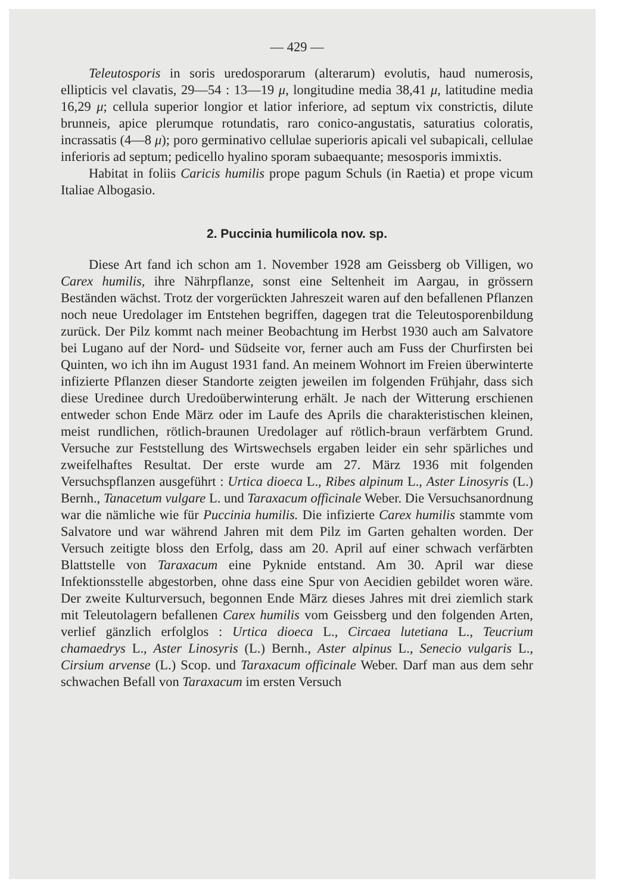— 429 —
Teleutosporis in soris uredosporarum (alterarum) evolutis, haud numerosis, ellipticis vel clavatis, 29—54 : 13—19 μ, longitudine media 38,41 μ, latitudine media 16,29 μ; cellula superior longior et latior inferiore, ad septum vix constrictis, dilute brunneis, apice plerumque rotundatis, raro conico-angustatis, saturatius coloratis, incrassatis (4—8 μ); poro germinativo cellulae superioris apicali vel subapicali, cellulae inferioris ad septum; pedicello hyalino sporam subaequante; mesosporis immixtis.
Habitat in foliis Caricis humilis prope pagum Schuls (in Raetia) et prope vicum Italiae Albogasio.
2. Puccinia humilicola nov. sp.
Diese Art fand ich schon am 1. November 1928 am Geissberg ob Villigen, wo Carex humilis, ihre Nährpflanze, sonst eine Seltenheit im Aargau, in grössern Beständen wächst. Trotz der vorgerückten Jahreszeit waren auf den befallenen Pflanzen noch neue Uredolager im Entstehen begriffen, dagegen trat die Teleutosporenbildung zurück. Der Pilz kommt nach meiner Beobachtung im Herbst 1930 auch am Salvatore bei Lugano auf der Nord- und Südseite vor, ferner auch am Fuss der Churfirsten bei Quinten, wo ich ihn im August 1931 fand. An meinem Wohnort im Freien überwinterte infizierte Pflanzen dieser Standorte zeigten jeweilen im folgenden Frühjahr, dass sich diese Uredinee durch Uredoüberwinterung erhält. Je nach der Witterung erschienen entweder schon Ende März oder im Laufe des Aprils die charakteristischen kleinen, meist rundlichen, rötlich-braunen Uredolager auf rötlich-braun verfärbtem Grund. Versuche zur Feststellung des Wirtswechsels ergaben leider ein sehr spärliches und zweifelhaftes Resultat. Der erste wurde am 27. März 1936 mit folgenden Versuchspflanzen ausgeführt : Urtica dioeca L., Ribes alpinum L., Aster Linosyris (L.) Bernh., Tanacetum vulgare L. und Taraxacum officinale Weber. Die Versuchsanordnung war die nämliche wie für Puccinia humilis. Die infizierte Carex humilis stammte vom Salvatore und war während Jahren mit dem Pilz im Garten gehalten worden. Der Versuch zeitigte bloss den Erfolg, dass am 20. April auf einer schwach verfärbten Blattstelle von Taraxacum eine Pyknide entstand. Am 30. April war diese Infektionsstelle abgestorben, ohne dass eine Spur von Aecidien gebildet woren wäre. Der zweite Kulturversuch, begonnen Ende März dieses Jahres mit drei ziemlich stark mit Teleutolagern befallenen Carex humilis vom Geissberg und den folgenden Arten, verlief gänzlich erfolglos : Urtica dioeca L., Circaea lutetiana L., Teucrium chamaedrys L., Aster Linosyris (L.) Bernh., Aster alpinus L., Senecio vulgaris L., Cirsium arvense (L.) Scop. und Taraxacum officinale Weber. Darf man aus dem sehr schwachen Befall von Taraxacum im ersten Versuch